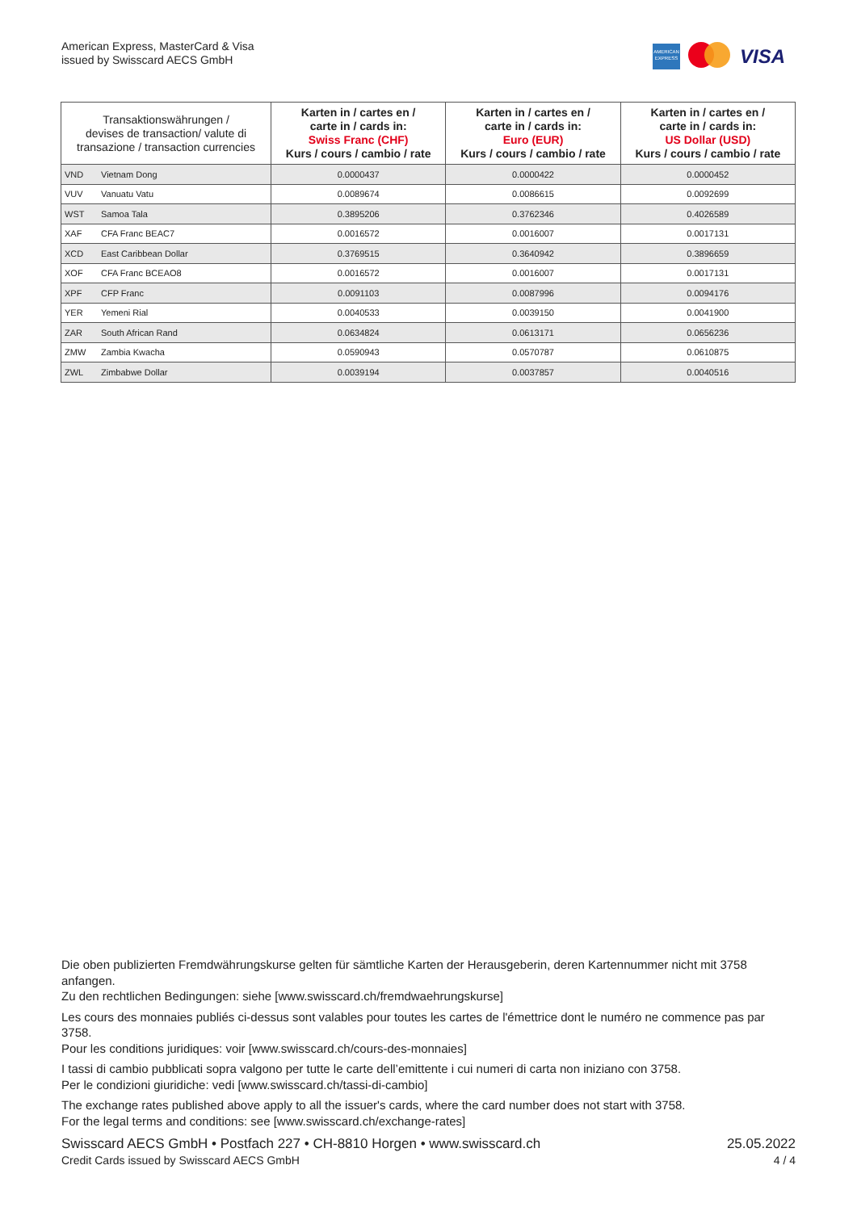American Express, MasterCard & Visa
issued by Swisscard AECS GmbH
AMERICAN EXPRESS
VISA
| Transaktionswährungen / devises de transaction/ valute di transazione / transaction currencies | | Karten in / cartes en / carte in / cards in: Swiss Franc (CHF) Kurs / cours / cambio / rate | Karten in / cartes en / carte in / cards in: Euro (EUR) Kurs / cours / cambio / rate | Karten in / cartes en / carte in / cards in: US Dollar (USD) Kurs / cours / cambio / rate |
| --- | --- | --- | --- | --- |
| VND | Vietnam Dong | 0.0000437 | 0.0000422 | 0.0000452 |
| VUV | Vanuatu Vatu | 0.0089674 | 0.0086615 | 0.0092699 |
| WST | Samoa Tala | 0.3895206 | 0.3762346 | 0.4026589 |
| XAF | CFA Franc BEAC7 | 0.0016572 | 0.0016007 | 0.0017131 |
| XCD | East Caribbean Dollar | 0.3769515 | 0.3640942 | 0.3896659 |
| XOF | CFA Franc BCEAO8 | 0.0016572 | 0.0016007 | 0.0017131 |
| XPF | CFP Franc | 0.0091103 | 0.0087996 | 0.0094176 |
| YER | Yemeni Rial | 0.0040533 | 0.0039150 | 0.0041900 |
| ZAR | South African Rand | 0.0634824 | 0.0613171 | 0.0656236 |
| ZMW | Zambia Kwacha | 0.0590943 | 0.0570787 | 0.0610875 |
| ZWL | Zimbabwe Dollar | 0.0039194 | 0.0037857 | 0.0040516 |
Die oben publizierten Fremdwährungskurse gelten für sämtliche Karten der Herausgeberin, deren Kartennummer nicht mit 3758 anfangen.
Zu den rechtlichen Bedingungen: siehe [www.swisscard.ch/fremdwaehrungskurse]
Les cours des monnaies publiés ci-dessus sont valables pour toutes les cartes de l'émettrice dont le numéro ne commence pas par 3758.
Pour les conditions juridiques: voir [www.swisscard.ch/cours-des-monnaies]
I tassi di cambio pubblicati sopra valgono per tutte le carte dell’emittente i cui numeri di carta non iniziano con 3758.
Per le condizioni giuridiche: vedi [www.swisscard.ch/tassi-di-cambio]
The exchange rates published above apply to all the issuer's cards, where the card number does not start with 3758.
For the legal terms and conditions: see [www.swisscard.ch/exchange-rates]
Swisscard AECS GmbH • Postfach 227 • CH-8810 Horgen • www.swisscard.ch
Credit Cards issued by Swisscard AECS GmbH
25.05.2022
4 / 4